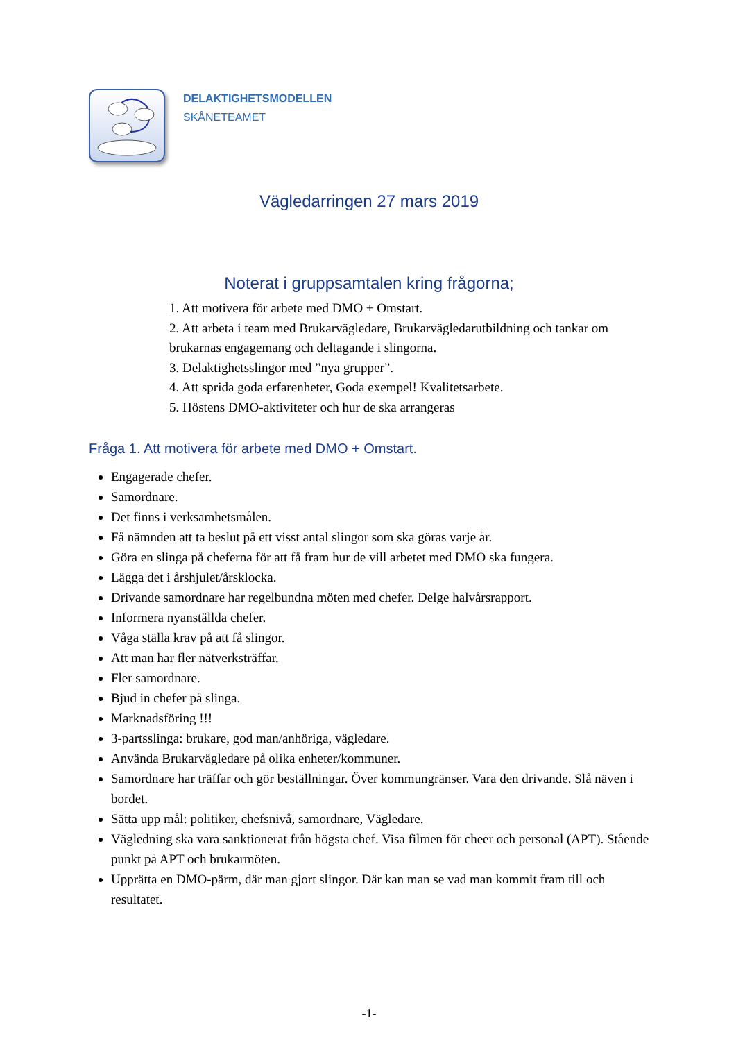DELAKTIGHETSMODELLEN
SKÅNETEAMET
Vägledarringen 27 mars 2019
Noterat i gruppsamtalen kring frågorna;
1. Att motivera för arbete med DMO + Omstart.
2. Att arbeta i team med Brukarvägledare, Brukarvägledarutbildning och tankar om brukarnas engagemang och deltagande i slingorna.
3. Delaktighetsslingor med ”nya grupper”.
4. Att sprida goda erfarenheter, Goda exempel! Kvalitetsarbete.
5. Höstens DMO-aktiviteter och hur de ska arrangeras
Fråga 1. Att motivera för arbete med DMO + Omstart.
Engagerade chefer.
Samordnare.
Det finns i verksamhetsmålen.
Få nämnden att ta beslut på ett visst antal slingor som ska göras varje år.
Göra en slinga på cheferna för att få fram hur de vill arbetet med DMO ska fungera.
Lägga det i årshjulet/årsklocka.
Drivande samordnare har regelbundna möten med chefer. Delge halvårsrapport.
Informera nyanställda chefer.
Våga ställa krav på att få slingor.
Att man har fler nätverksträffar.
Fler samordnare.
Bjud in chefer på slinga.
Marknadsföring !!!
3-partsslinga: brukare, god man/anhöriga, vägledare.
Använda Brukarvägledare på olika enheter/kommuner.
Samordnare har träffar och gör beställningar. Över kommungränser. Vara den drivande. Slå näven i bordet.
Sätta upp mål: politiker, chefsnivå, samordnare, Vägledare.
Vägledning ska vara sanktionerat från högsta chef. Visa filmen för cheer och personal (APT). Stående punkt på APT och brukarmöten.
Upprätta en DMO-pärm, där man gjort slingor. Där kan man se vad man kommit fram till och resultatet.
-1-